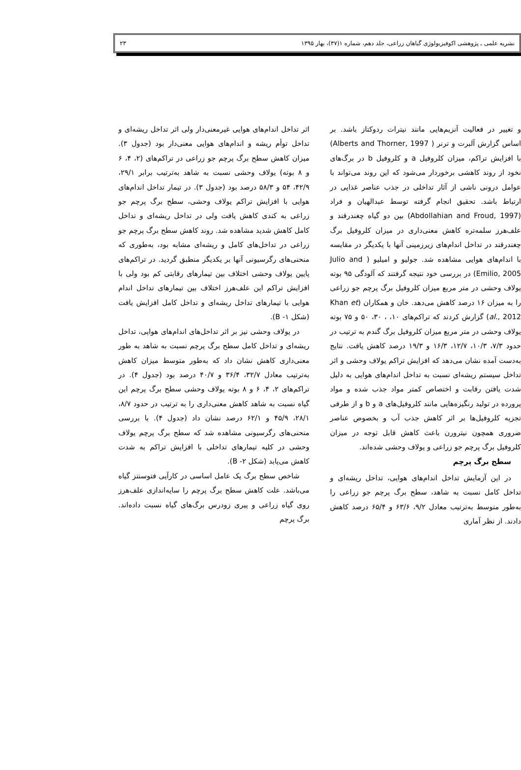نشریه علمی ـ پژوهشی اکوفیزیولوژی گیاهان زراعی، جلد دهم، شماره ۱(۳۷)، بهار ۱۳۹۵ ۲۳
و تغییر در فعالیت آنزیم‌هایی مانند نیترات ردوکتاز باشد. بر اساس گزارش آلبرت و ترنر ( Alberts and Thorner, 1997) با افزایش تراکم، میزان کلروفیل a و کلروفیل b در برگ‌های نخود از روند کاهشی برخوردار می‌شود که این روند می‌تواند با عوامل درونی ناشی از آثار تداخلی در جذب عناصر غذایی در ارتباط باشد. تحقیق انجام گرفته توسط عبدالهیان و فراد (Abdollahian and Froud, 1997) بین دو گیاه چغندرقند و علف‌هرز سلمه‌تره کاهش معنی‌داری در میزان کلروفیل برگ چغندرقند در تداخل اندام‌های زیرزمینی آنها با یکدیگر در مقایسه با اندام‌های هوایی مشاهده شد. جولیو و امیلیو ( Julio and Emilio, 2005) در بررسی خود نتیجه گرفتند که آلودگی ۹۵ بوته یولاف وحشی در متر مربع میزان کلروفیل برگ پرچم جو زراعی را به میزان ۱۶ درصد کاهش می‌دهد. خان و همکاران (Khan et al., 2012) گزارش کردند که تراکم‌های ۱۰، ، ۳۰، ۵۰ و ۷۵ بوته یولاف وحشی در متر مربع میزان کلروفیل برگ گندم به ترتیب در حدود ۷/۳، ۱۰/۳، ۱۲/۷، ۱۶/۳ و ۱۹/۳ درصد کاهش یافت. نتایج به‌دست آمده نشان می‌دهد که افزایش تراکم یولاف وحشی و اثر تداخل سیستم ریشه‌ای نسبت به تداخل اندام‌های هوایی به دلیل شدت یافتن رقابت و اختصاص کمتر مواد جذب شده و مواد پرورده در تولید رنگیزه‌هایی مانند کلروفیل‌های a و b و از طرفی تجزیه کلروفیل‌ها بر اثر کاهش جذب آب و بخصوص عناصر ضروری همچون نیترورن باعث کاهش قابل توجه در میزان کلروفیل برگ پرچم جو زراعی و یولاف وحشی شده‌اند.
سطح برگ پرچم
در این آزمایش تداخل اندام‌های هوایی، تداخل ریشه‌ای و تداخل کامل نسبت به شاهد، سطح برگ پرچم جو زراعی را به‌طور متوسط به‌ترتیب معادل ۹/۲، ۶۳/۶ و ۶۵/۴ درصد کاهش دادند. از نظر آماری
اثر تداخل اندام‌های هوایی غیرمعنی‌دار ولی اثر تداخل ریشه‌ای و تداخل توأم ریشه و اندام‌های هوایی معنی‌دار بود (جدول ۳). میزان کاهش سطح برگ پرچم جو زراعی در تراکم‌های (۲، ۴، ۶ و ۸ بوته) یولاف وحشی نسبت به شاهد به‌ترتیب برابر ۲۹/۱، ۴۲/۹، ۵۴ و ۵۸/۳ درصد بود (جدول ۳). در تیمار تداخل اندام‌های هوایی با افزایش تراکم یولاف وحشی، سطح برگ پرچم جو زراعی به کندی کاهش یافت ولی در تداخل ریشه‌ای و تداخل کامل کاهش شدید مشاهده شد. روند کاهش سطح برگ پرچم جو زراعی در تداخل‌های کامل و ریشه‌ای مشابه بود، به‌طوری که منحنی‌های رگرسیونی آنها بر یکدیگر منطبق گردید. در تراکم‌های پایین یولاف وحشی اختلاف بین تیمارهای رقابتی کم بود ولی با افزایش تراکم این علف‌هرز اختلاف بین تیمارهای تداخل اندام هوایی با تیمارهای تداخل ریشه‌ای و تداخل کامل افزایش یافت (شکل ۱- B).
در یولاف وحشی نیز بر اثر تداخل‌های اندام‌های هوایی، تداخل ریشه‌ای و تداخل کامل سطح برگ پرچم نسبت به شاهد به طور معنی‌داری کاهش نشان داد که به‌طور متوسط میزان کاهش به‌ترتیب معادل ۳۲/۷، ۳۶/۴ و ۴۰/۷ درصد بود (جدول ۴). در تراکم‌های ۲، ۴، ۶ و ۸ بوته یولاف وحشی سطح برگ پرچم این گیاه نسبت به شاهد کاهش معنی‌داری را به ترتیب در حدود ۸/۷، ۲۸/۱، ۴۵/۹ و ۶۲/۱ درصد نشان داد (جدول ۴). با بررسی منحنی‌های رگرسیونی مشاهده شد که سطح برگ پرچم یولاف وحشی در کلیه تیمارهای تداخلی با افزایش تراکم به شدت کاهش می‌یابد (شکل ۲- B).
شاخص سطح برگ یک عامل اساسی در کارآیی فتوسنتز گیاه می‌باشد. علت کاهش سطح برگ پرچم را سایه‌اندازی علف‌هرز روی گیاه زراعی و پیری زودرس برگ‌های گیاه نسبت داده‌اند. برگ پرچم